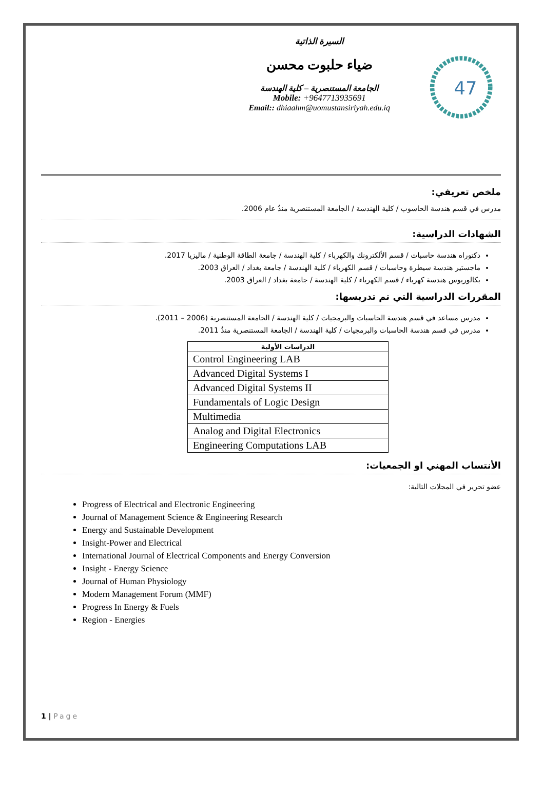السيرة الذاتية
ضياء حلبوت محسن
الجامعة المستنصرية – كلية الهندسة
Mobile: +9647713935691
Email:: dhiaahm@uomustansiriyah.edu.iq
47
ملخص تعريفي:
مدرس في قسم هندسة الحاسوب / كلية الهندسة / الجامعة المستنصرية منذُ عام 2006.
الشهادات الدراسية:
دكتوراه هندسة حاسبات / قسم الألكترونك والكهرباء / كلية الهندسة / جامعة الطاقة الوطنية / ماليزيا 2017.
ماجستير هندسة سيطرة وحاسبات / قسم الكهرباء / كلية الهندسة / جامعة بغداد / العراق 2003.
بكالوريوس هندسة كهرباء / قسم الكهرباء / كلية الهندسة / جامعة بغداد / العراق 2003.
المقررات الدراسية التي تم تدريسها:
مدرس مساعد في قسم هندسة الحاسبات والبرمجيات / كلية الهندسة / الجامعة المستنصرية (2006 – 2011).
مدرس في قسم هندسة الحاسبات والبرمجيات / كلية الهندسة / الجامعة المستنصرية منذُ 2011.
| الدراسات الأولية |
| --- |
| Control Engineering LAB |
| Advanced Digital Systems I |
| Advanced Digital Systems II |
| Fundamentals of Logic Design |
| Multimedia |
| Analog and Digital Electronics |
| Engineering Computations LAB |
الأنتساب المهني او الجمعيات:
عضو تحرير في المجلات التالية:
Progress of Electrical and Electronic Engineering
Journal of Management Science & Engineering Research
Energy and Sustainable Development
Insight-Power and Electrical
International Journal of Electrical Components and Energy Conversion
Insight - Energy Science
Journal of Human Physiology
Modern Management Forum (MMF)
Progress In Energy & Fuels
Region - Energies
1 | Page